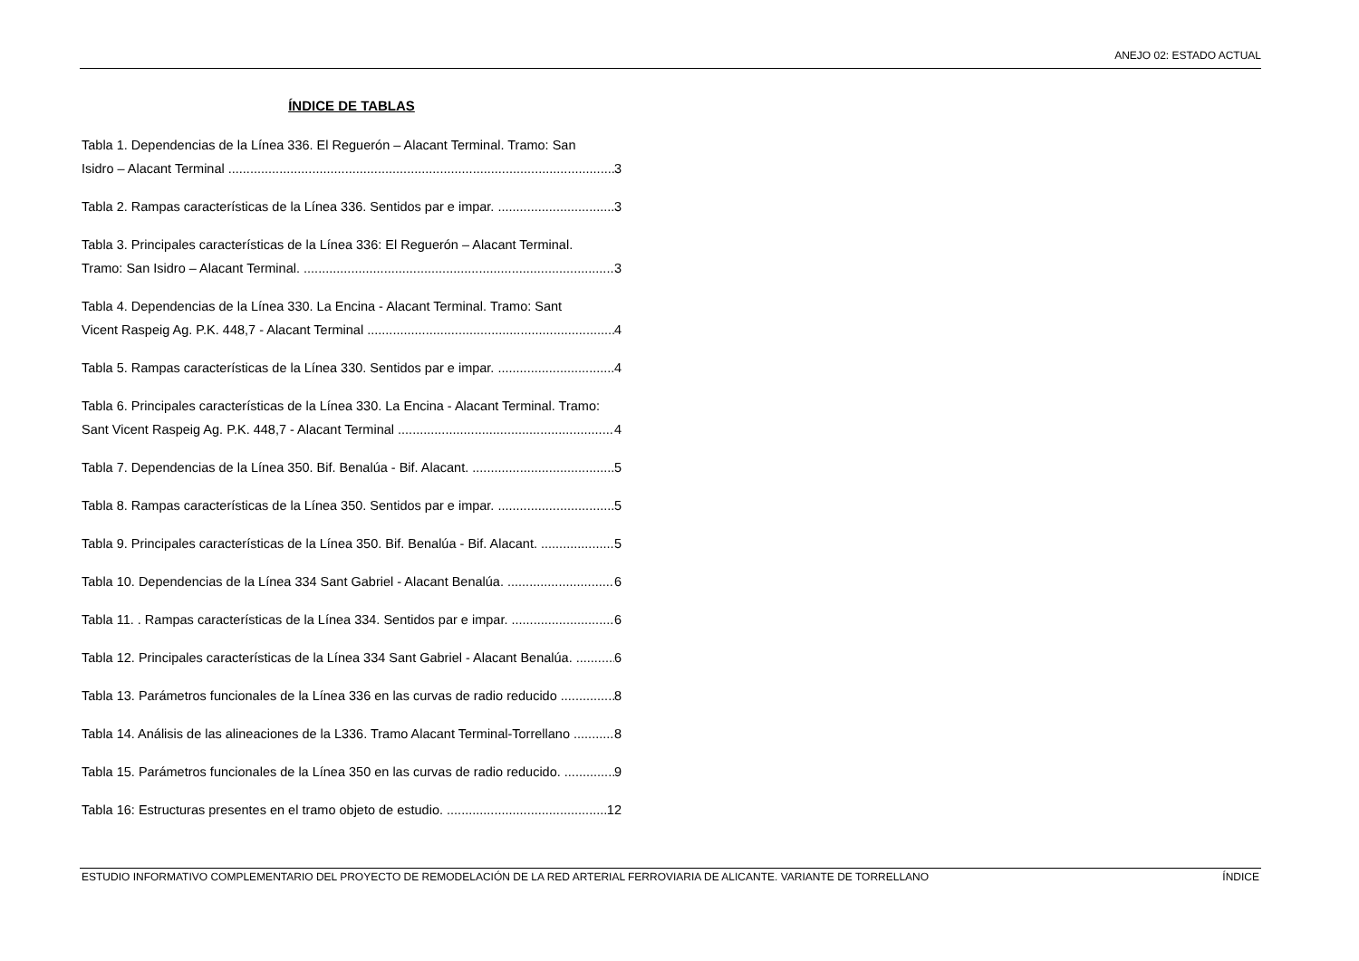ANEJO 02: ESTADO ACTUAL
ÍNDICE DE TABLAS
Tabla 1. Dependencias de la Línea 336. El Reguerón – Alacant Terminal. Tramo: San
Isidro – Alacant Terminal 3
Tabla 2. Rampas características de la Línea 336. Sentidos par e impar. 3
Tabla 3. Principales características de la Línea 336: El Reguerón – Alacant Terminal.
Tramo: San Isidro – Alacant Terminal. 3
Tabla 4. Dependencias de la Línea 330. La Encina - Alacant Terminal. Tramo: Sant
Vicent Raspeig Ag. P.K. 448,7 - Alacant Terminal 4
Tabla 5. Rampas características de la Línea 330. Sentidos par e impar. 4
Tabla 6. Principales características de la Línea 330. La Encina - Alacant Terminal. Tramo:
Sant Vicent Raspeig Ag. P.K. 448,7 - Alacant Terminal 4
Tabla 7. Dependencias de la Línea 350. Bif. Benalúa - Bif. Alacant. 5
Tabla 8. Rampas características de la Línea 350. Sentidos par e impar. 5
Tabla 9. Principales características de la Línea 350. Bif. Benalúa - Bif. Alacant. 5
Tabla 10. Dependencias de la Línea 334 Sant Gabriel - Alacant Benalúa. 6
Tabla 11. . Rampas características de la Línea 334. Sentidos par e impar. 6
Tabla 12. Principales características de la Línea 334 Sant Gabriel - Alacant Benalúa. 6
Tabla 13. Parámetros funcionales de la Línea 336 en las curvas de radio reducido 8
Tabla 14. Análisis de las alineaciones de la L336. Tramo Alacant Terminal-Torrellano 8
Tabla 15. Parámetros funcionales de la Línea 350 en las curvas de radio reducido. 9
Tabla 16: Estructuras presentes en el tramo objeto de estudio. 12
ESTUDIO INFORMATIVO COMPLEMENTARIO DEL PROYECTO DE REMODELACIÓN DE LA RED ARTERIAL FERROVIARIA DE ALICANTE. VARIANTE DE TORRELLANO ÍNDICE